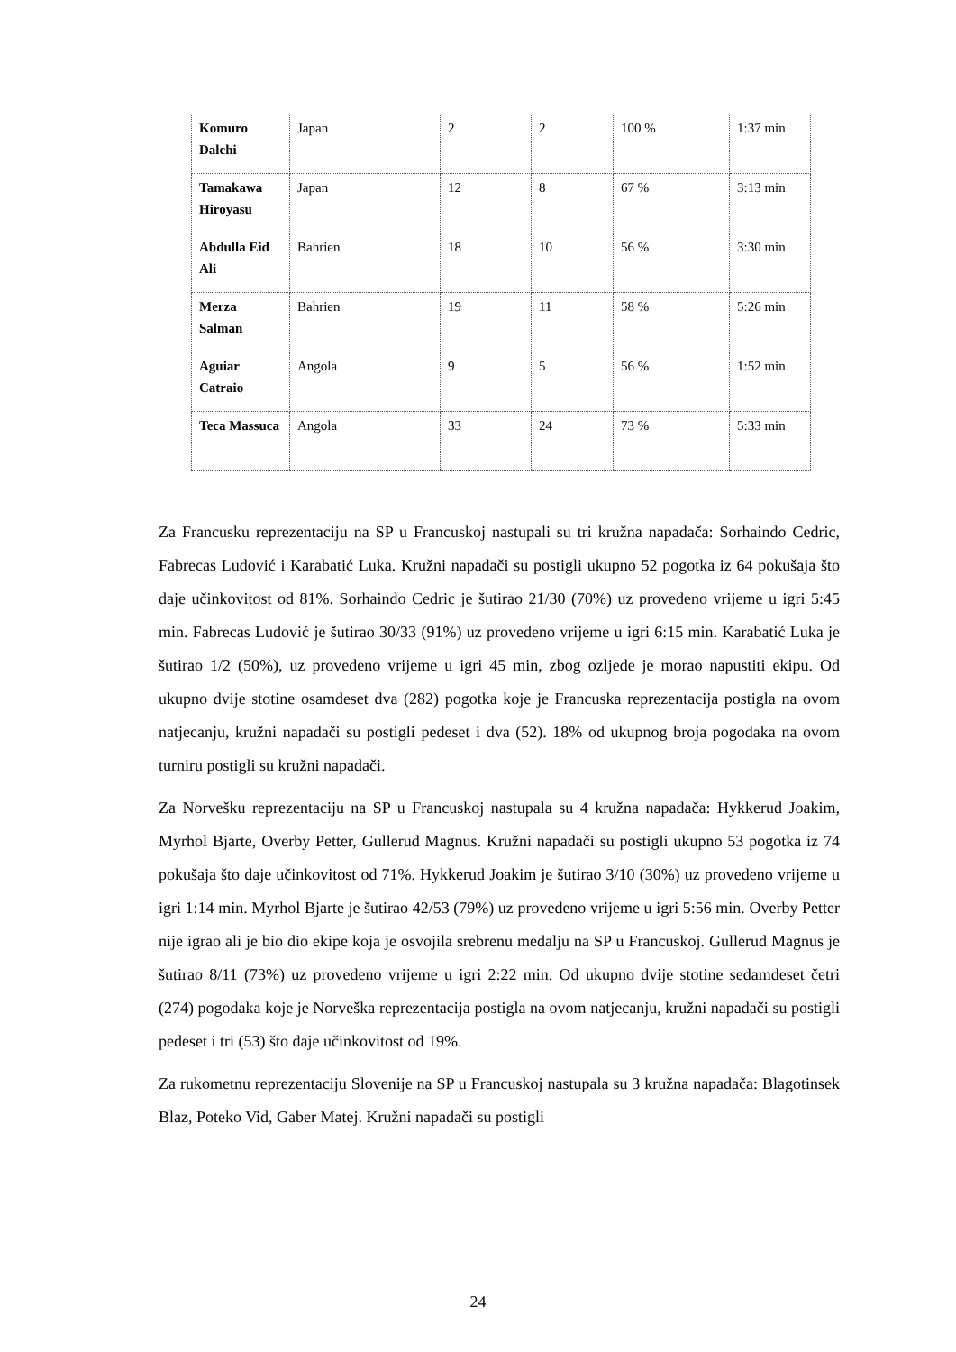| Komuro Dalchi | Japan | 2 | 2 | 100 % | 1:37 min |
| Tamakawa Hiroyasu | Japan | 12 | 8 | 67 % | 3:13 min |
| Abdulla Eid Ali | Bahrien | 18 | 10 | 56 % | 3:30 min |
| Merza Salman | Bahrien | 19 | 11 | 58 % | 5:26 min |
| Aguiar Catraio | Angola | 9 | 5 | 56 % | 1:52 min |
| Teca Massuca | Angola | 33 | 24 | 73 % | 5:33 min |
Za Francusku reprezentaciju na SP u Francuskoj nastupali su tri kružna napadača: Sorhaindo Cedric, Fabrecas Ludović i Karabatić Luka. Kružni napadači su postigli ukupno 52 pogotka iz 64 pokušaja što daje učinkovitost od 81%. Sorhaindo Cedric je šutirao 21/30 (70%) uz provedeno vrijeme u igri 5:45 min. Fabrecas Ludović je šutirao 30/33 (91%) uz provedeno vrijeme u igri 6:15 min. Karabatić Luka je šutirao 1/2 (50%), uz provedeno vrijeme u igri 45 min, zbog ozljede je morao napustiti ekipu. Od ukupno dvije stotine osamdeset dva (282) pogotka koje je Francuska reprezentacija postigla na ovom natjecanju, kružni napadači su postigli pedeset i dva (52). 18% od ukupnog broja pogodaka na ovom turniru postigli su kružni napadači.
Za Norvešku reprezentaciju na SP u Francuskoj nastupala su 4 kružna napadača: Hykkerud Joakim, Myrhol Bjarte, Overby Petter, Gullerud Magnus. Kružni napadači su postigli ukupno 53 pogotka iz 74 pokušaja što daje učinkovitost od 71%. Hykkerud Joakim je šutirao 3/10 (30%) uz provedeno vrijeme u igri 1:14 min. Myrhol Bjarte je šutirao 42/53 (79%) uz provedeno vrijeme u igri 5:56 min. Overby Petter nije igrao ali je bio dio ekipe koja je osvojila srebrenu medalju na SP u Francuskoj. Gullerud Magnus je šutirao 8/11 (73%) uz provedeno vrijeme u igri 2:22 min. Od ukupno dvije stotine sedamdeset četri (274) pogodaka koje je Norveška reprezentacija postigla na ovom natjecanju, kružni napadači su postigli pedeset i tri (53) što daje učinkovitost od 19%.
Za rukometnu reprezentaciju Slovenije na SP u Francuskoj nastupala su 3 kružna napadača: Blagotinsek Blaz, Poteko Vid, Gaber Matej. Kružni napadači su postigli
24